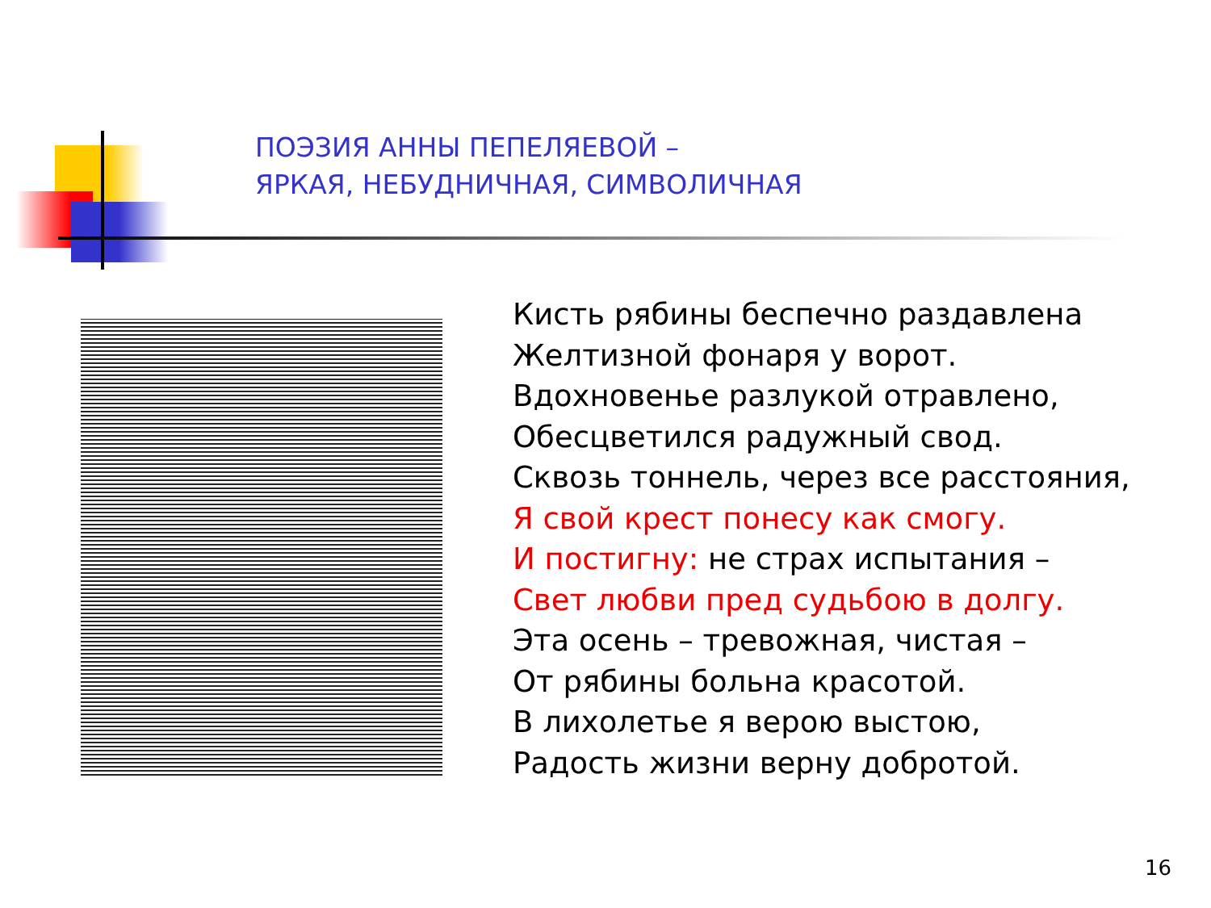ПОЭЗИЯ АННЫ ПЕПЕЛЯЕВОЙ –
ЯРКАЯ, НЕБУДНИЧНАЯ, СИМВОЛИЧНАЯ
Кисть рябины беспечно раздавлена
Желтизной фонаря у ворот.
Вдохновенье разлукой отравлено,
Обесцветился радужный свод.
Сквозь тоннель, через все расстояния,
Я свой крест понесу как смогу.
И постигну: не страх испытания –
Свет любви пред судьбою в долгу.
Эта осень – тревожная, чистая –
От рябины больна красотой.
В лихолетье я верою выстою,
Радость жизни верну добротой.
16